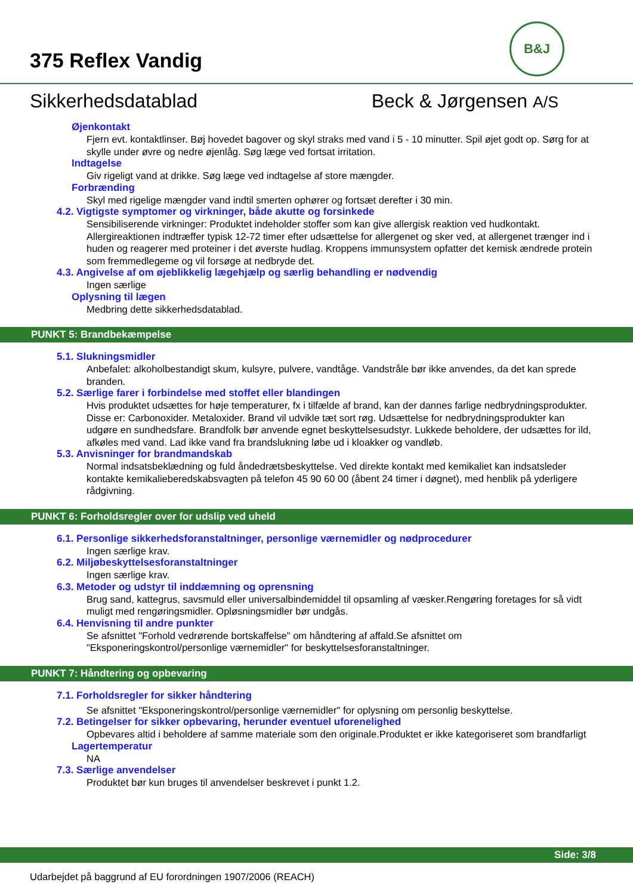375 Reflex Vandig
B&J
Sikkerhedsdatablad Beck & Jørgensen A/S
Øjenkontakt
Fjern evt. kontaktlinser. Bøj hovedet bagover og skyl straks med vand i 5 - 10 minutter. Spil øjet godt op. Sørg for at skylle under øvre og nedre øjenlåg. Søg læge ved fortsat irritation.
Indtagelse
Giv rigeligt vand at drikke. Søg læge ved indtagelse af store mængder.
Forbrænding
Skyl med rigelige mængder vand indtil smerten ophører og fortsæt derefter i 30 min.
4.2. Vigtigste symptomer og virkninger, både akutte og forsinkede
Sensibiliserende virkninger: Produktet indeholder stoffer som kan give allergisk reaktion ved hudkontakt. Allergireaktionen indtræffer typisk 12-72 timer efter udsættelse for allergenet og sker ved, at allergenet trænger ind i huden og reagerer med proteiner i det øverste hudlag. Kroppens immunsystem opfatter det kemisk ændrede protein som fremmedlegeme og vil forsøge at nedbryde det.
4.3. Angivelse af om øjeblikkelig lægehjælp og særlig behandling er nødvendig
Ingen særlige
Oplysning til lægen
Medbring dette sikkerhedsdatablad.
PUNKT 5: Brandbekæmpelse
5.1. Slukningsmidler
Anbefalet: alkoholbestandigt skum, kulsyre, pulvere, vandtåge. Vandstråle bør ikke anvendes, da det kan sprede branden.
5.2. Særlige farer i forbindelse med stoffet eller blandingen
Hvis produktet udsættes for høje temperaturer, fx i tilfælde af brand, kan der dannes farlige nedbrydningsprodukter. Disse er: Carbonoxider. Metaloxider. Brand vil udvikle tæt sort røg. Udsættelse for nedbrydningsprodukter kan udgøre en sundhedsfare. Brandfolk bør anvende egnet beskyttelsesudstyr. Lukkede beholdere, der udsættes for ild, afkøles med vand. Lad ikke vand fra brandslukning løbe ud i kloakker og vandløb.
5.3. Anvisninger for brandmandskab
Normal indsatsbeklædning og fuld åndedrætsbeskyttelse. Ved direkte kontakt med kemikaliet kan indsatsleder kontakte kemikalieberedskabsvagten på telefon 45 90 60 00 (åbent 24 timer i døgnet), med henblik på yderligere rådgivning.
PUNKT 6: Forholdsregler over for udslip ved uheld
6.1. Personlige sikkerhedsforanstaltninger, personlige værnemidler og nødprocedurer
Ingen særlige krav.
6.2. Miljøbeskyttelsesforanstaltninger
Ingen særlige krav.
6.3. Metoder og udstyr til inddæmning og oprensning
Brug sand, kattegrus, savsmuld eller universalbindemiddel til opsamling af væsker.Rengøring foretages for så vidt muligt med rengøringsmidler. Opløsningsmidler bør undgås.
6.4. Henvisning til andre punkter
Se afsnittet "Forhold vedrørende bortskaffelse" om håndtering af affald.Se afsnittet om "Eksponeringskontrol/personlige værnemidler" for beskyttelsesforanstaltninger.
PUNKT 7: Håndtering og opbevaring
7.1. Forholdsregler for sikker håndtering
Se afsnittet "Eksponeringskontrol/personlige værnemidler" for oplysning om personlig beskyttelse.
7.2. Betingelser for sikker opbevaring, herunder eventuel uforenelighed
Opbevares altid i beholdere af samme materiale som den originale.Produktet er ikke kategoriseret som brandfarligt
Lagertemperatur
NA
7.3. Særlige anvendelser
Produktet bør kun bruges til anvendelser beskrevet i punkt 1.2.
Side: 3/8
Udarbejdet på baggrund af EU forordningen 1907/2006 (REACH)